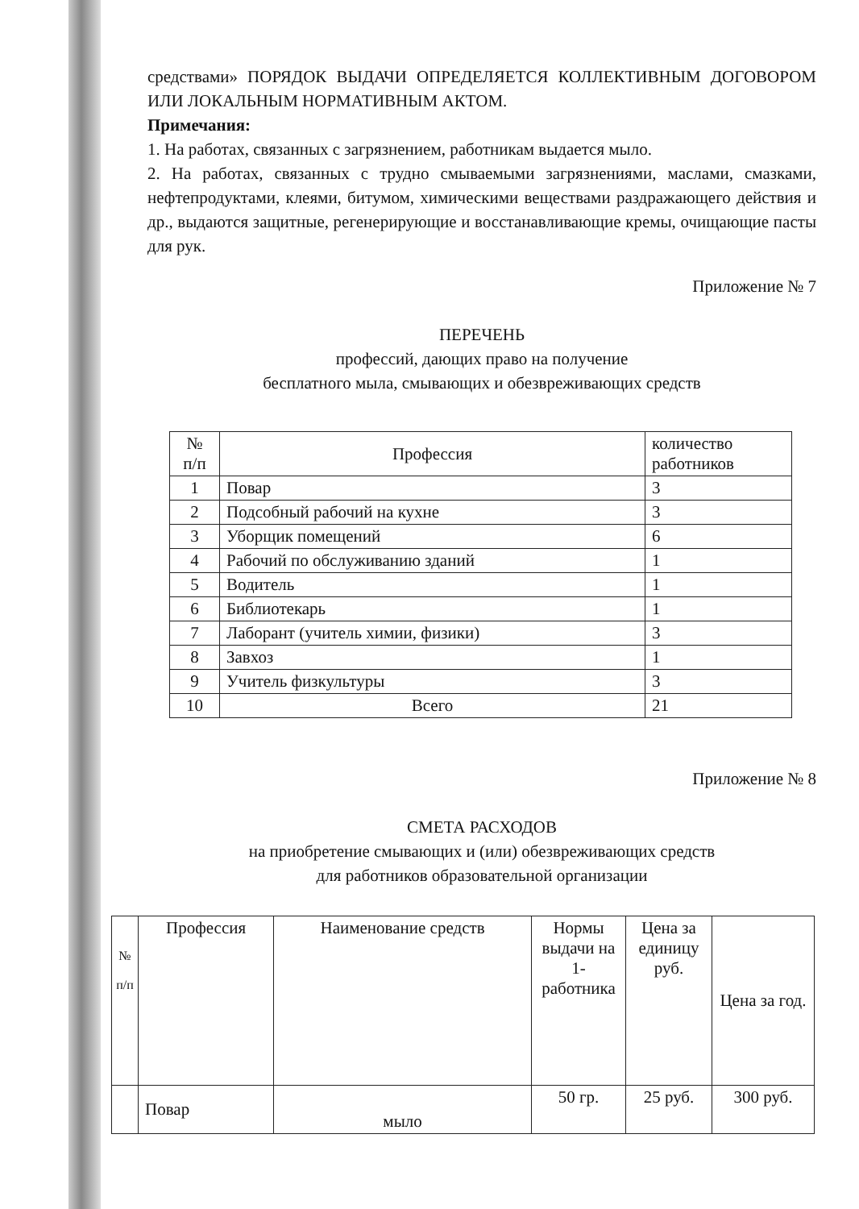средствами» ПОРЯДОК ВЫДАЧИ ОПРЕДЕЛЯЕТСЯ КОЛЛЕКТИВНЫМ ДОГОВОРОМ ИЛИ ЛОКАЛЬНЫМ НОРМАТИВНЫМ АКТОМ.
Примечания:
1. На работах, связанных с загрязнением, работникам выдается мыло.
2. На работах, связанных с трудно смываемыми загрязнениями, маслами, смазками, нефтепродуктами, клеями, битумом, химическими веществами раздражающего действия и др., выдаются защитные, регенерирующие и восстанавливающие кремы, очищающие пасты для рук.
Приложение № 7
ПЕРЕЧЕНЬ
профессий, дающих право на получение
бесплатного мыла, смывающих и обезвреживающих средств
| № п/п | Профессия | количество работников |
| --- | --- | --- |
| 1 | Повар | 3 |
| 2 | Подсобный рабочий на кухне | 3 |
| 3 | Уборщик помещений | 6 |
| 4 | Рабочий по обслуживанию зданий | 1 |
| 5 | Водитель | 1 |
| 6 | Библиотекарь | 1 |
| 7 | Лаборант (учитель химии, физики) | 3 |
| 8 | Завхоз | 1 |
| 9 | Учитель физкультуры | 3 |
| 10 | Всего | 21 |
Приложение № 8
СМЕТА РАСХОДОВ
на приобретение смывающих и (или) обезвреживающих средств
для работников образовательной организации
| № п/п | Профессия | Наименование средств | Нормы выдачи на 1-работника | Цена за единицу руб. | Цена за год. |
| --- | --- | --- | --- | --- | --- |
| | Повар | мыло | 50 гр. | 25 руб. | 300 руб. |